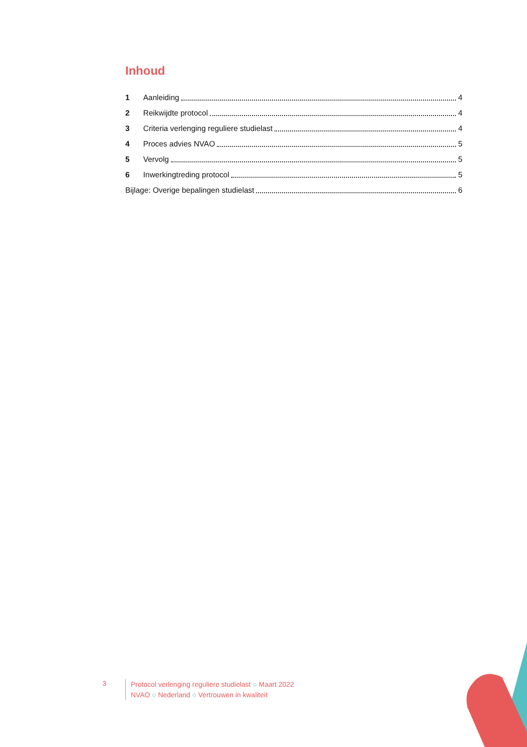Inhoud
1 Aanleiding 4
2 Reikwijdte protocol 4
3 Criteria verlenging reguliere studielast 4
4 Proces advies NVAO 5
5 Vervolg 5
6 Inwerkingtreding protocol 5
Bijlage: Overige bepalingen studielast 6
3
Protocol verlenging reguliere studielast ○ Maart 2022
NVAO ○ Nederland ○ Vertrouwen in kwaliteit